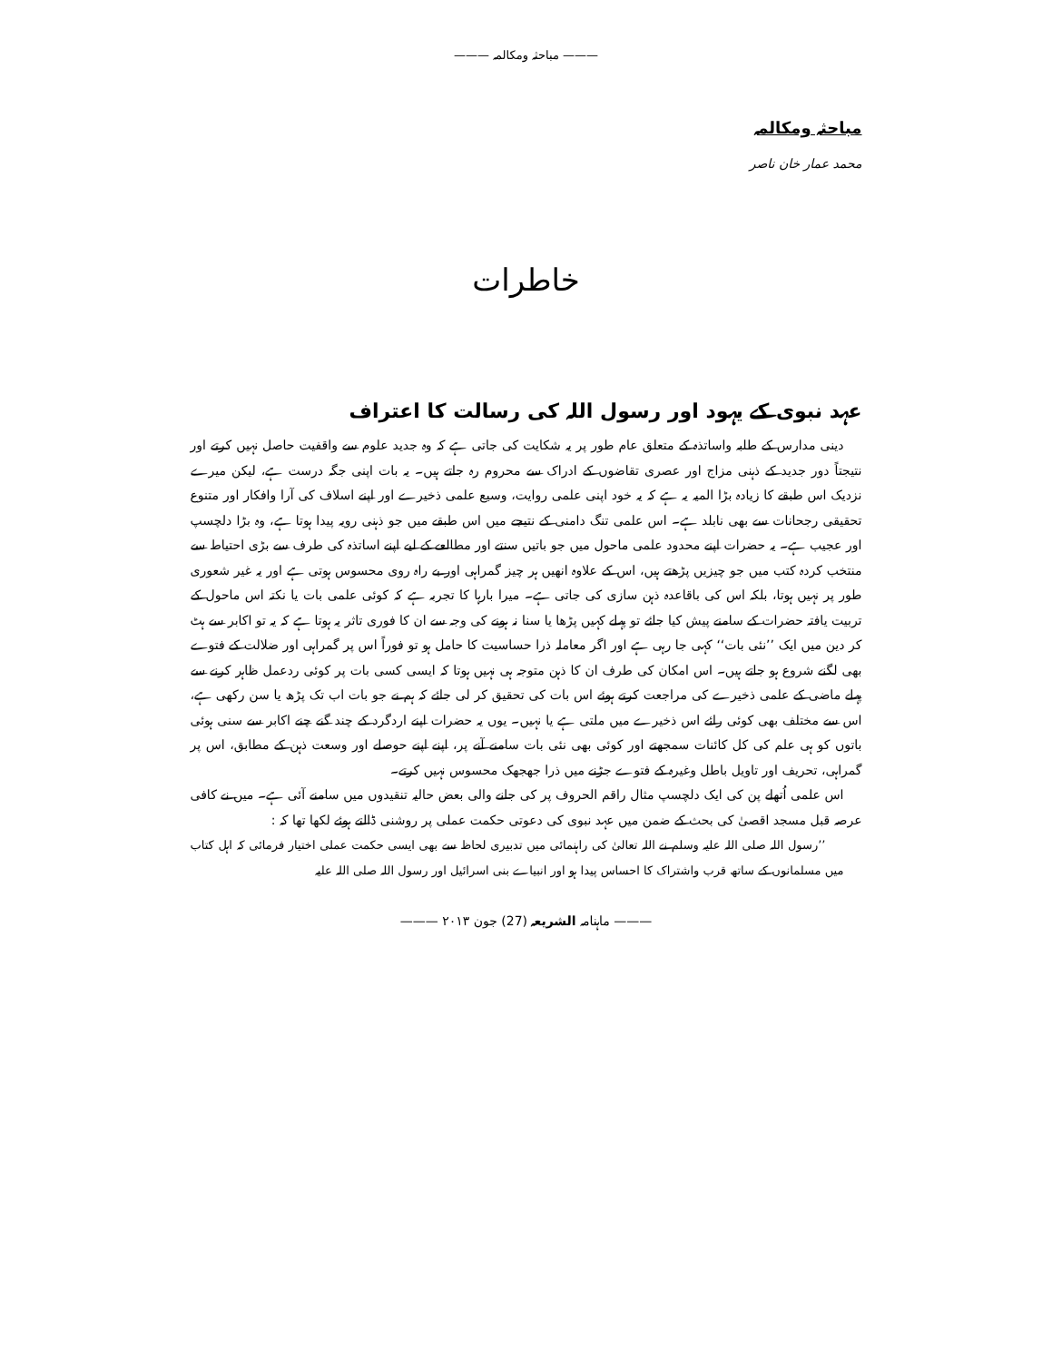——— مباحثہ ومکالمہ ———
مباحثہ ومکالمہ
محمد عمار خان ناصر
خاطرات
عہد نبوی کے یہود اور رسول اللہ کی رسالت کا اعتراف
دینی مدارس کے طلبہ واساتذہ کے متعلق عام طور پر یہ شکایت کی جاتی ہے کہ وہ جدید علوم سے واقفیت حاصل نہیں کرتے اور نتیجتاً دور جدید کے ذہنی مزاج اور عصری تقاضوں کے ادراک سے محروم رہ جاتے ہیں۔ یہ بات اپنی جگہ درست ہے، لیکن میرے نزدیک اس طبقے کا زیادہ بڑا المیہ یہ ہے کہ یہ خود اپنی علمی روایت، وسیع علمی ذخیرے اور اپنے اسلاف کی آرا وافکار اور متنوع تحقیقی رجحانات سے بھی نابلد ہے۔ اس علمی تنگ دامنی کے نتیجے میں اس طبقے میں جو ذہنی رویہ پیدا ہوتا ہے، وہ بڑا دلچسپ اور عجیب ہے۔ یہ حضرات اپنے محدود علمی ماحول میں جو باتیں سنتے اور مطالعے کے لیے اپنے اساتذہ کی طرف سے بڑی احتیاط سے منتخب کردہ کتب میں جو چیزیں پڑھتے ہیں، اس کے علاوہ انھیں ہر چیز گمراہی اور بے راہ روی محسوس ہوتی ہے اور یہ غیر شعوری طور پر نہیں ہوتا، بلکہ اس کی باقاعدہ ذہن سازی کی جاتی ہے۔ میرا بارہا کا تجربہ ہے کہ کوئی علمی بات یا نکتہ اس ماحول کے تربیت یافتہ حضرات کے سامنے پیش کیا جائے تو پہلے کہیں پڑھا یا سنا نہ ہونے کی وجہ سے ان کا فوری تاثر یہ ہوتا ہے کہ یہ تو اکابر سے ہٹ کر دین میں ایک ’’نئی بات‘‘ کہی جا رہی ہے اور اگر معاملہ ذرا حساسیت کا حامل ہو تو فوراً اس پر گمراہی اور ضلالت کے فتوے بھی لگنے شروع ہو جاتے ہیں۔ اس امکان کی طرف ان کا ذہن متوجہ ہی نہیں ہوتا کہ ایسی کسی بات پر کوئی ردعمل ظاہر کرنے سے پہلے ماضی کے علمی ذخیرے کی مراجعت کرتے ہوئے اس بات کی تحقیق کر لی جائے کہ ہم نے جو بات اب تک پڑھ یا سن رکھی ہے، اس سے مختلف بھی کوئی رائے اس ذخیرے میں ملتی ہے یا نہیں۔ یوں یہ حضرات اپنے اردگرد کے چند گنے چنے اکابر سے سنی ہوئی باتوں کو ہی علم کی کل کائنات سمجھتے اور کوئی بھی نئی بات سامنے آنے پر، اپنے اپنے حوصلے اور وسعت ذہن کے مطابق، اس پر گمراہی، تحریف اور تاویل باطل وغیرہ کے فتوے جڑنے میں ذرا جھجھک محسوس نہیں کرتے۔
اس علمی اُتھلے پن کی ایک دلچسپ مثال راقم الحروف پر کی جانے والی بعض حالیہ تنقیدوں میں سامنے آئی ہے۔ میں نے کافی عرصہ قبل مسجد اقصیٰ کی بحث کے ضمن میں عہد نبوی کی دعوتی حکمت عملی پر روشنی ڈالتے ہوئے لکھا تھا کہ :
’’رسول اللہ صلی اللہ علیہ وسلم نے اللہ تعالیٰ کی راہنمائی میں تدبیری لحاظ سے بھی ایسی حکمت عملی اختیار فرمائی کہ اہل کتاب میں مسلمانوں کے ساتھ قرب واشتراک کا احساس پیدا ہو اور انبیاے بنی اسرائیل اور رسول اللہ صلی اللہ علیہ
——— ماہنامہ الشریعہ (27) جون ۲۰۱۳ ———